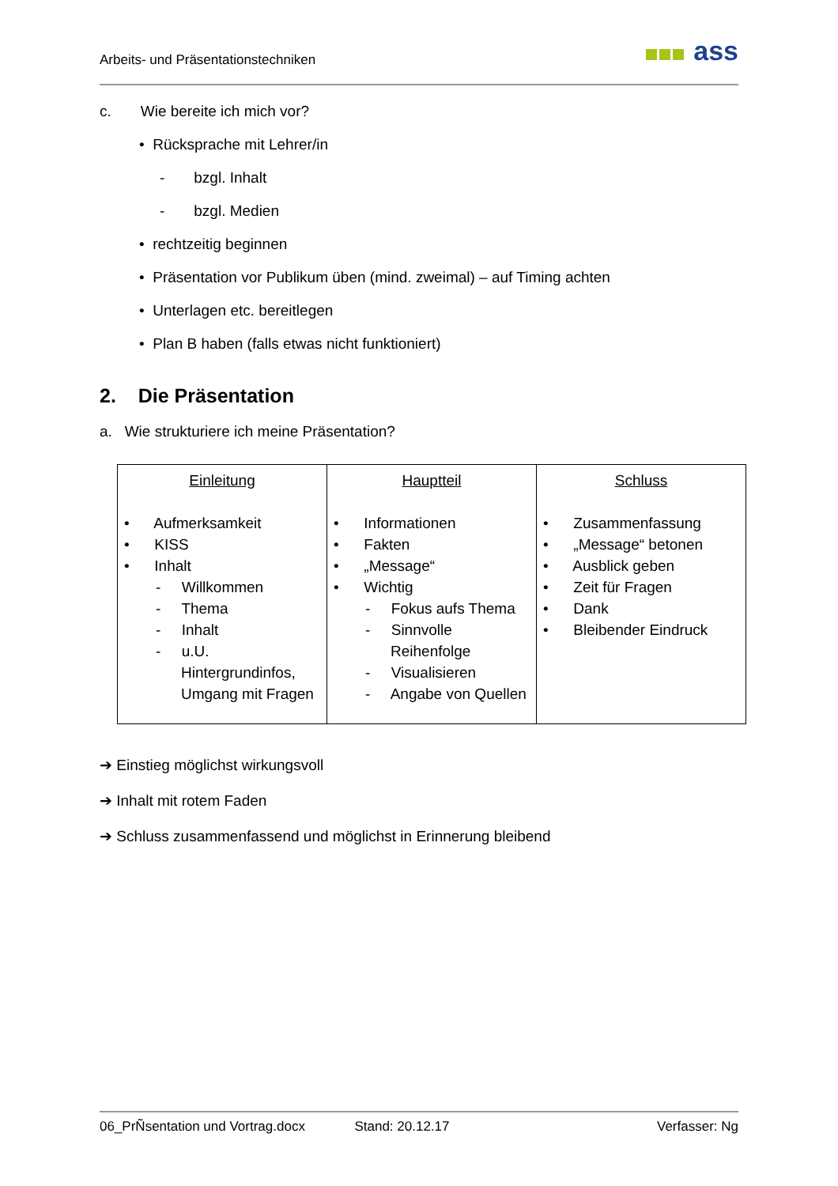Arbeits- und Präsentationstechniken
ass
c. Wie bereite ich mich vor?
• Rücksprache mit Lehrer/in
- bzgl. Inhalt
- bzgl. Medien
• rechtzeitig beginnen
• Präsentation vor Publikum üben (mind. zweimal) – auf Timing achten
• Unterlagen etc. bereitlegen
• Plan B haben (falls etwas nicht funktioniert)
2. Die Präsentation
a. Wie strukturiere ich meine Präsentation?
| Einleitung • Aufmerksamkeit • KISS • Inhalt - Willkommen - Thema - Inhalt - u.U. Hintergrundinfos, Umgang mit Fragen | Hauptteil • Informationen • Fakten • „Message“ • Wichtig - Fokus aufs Thema - Sinnvolle Reihenfolge - Visualisieren - Angabe von Quellen | Schluss • Zusammenfassung • „Message“ betonen • Ausblick geben • Zeit für Fragen • Dank • Bleibender Eindruck |
➔ Einstieg möglichst wirkungsvoll
➔ Inhalt mit rotem Faden
➔ Schluss zusammenfassend und möglichst in Erinnerung bleibend
06_PrÑsentation und Vortrag.docx Stand: 20.12.17 Verfasser: Ng